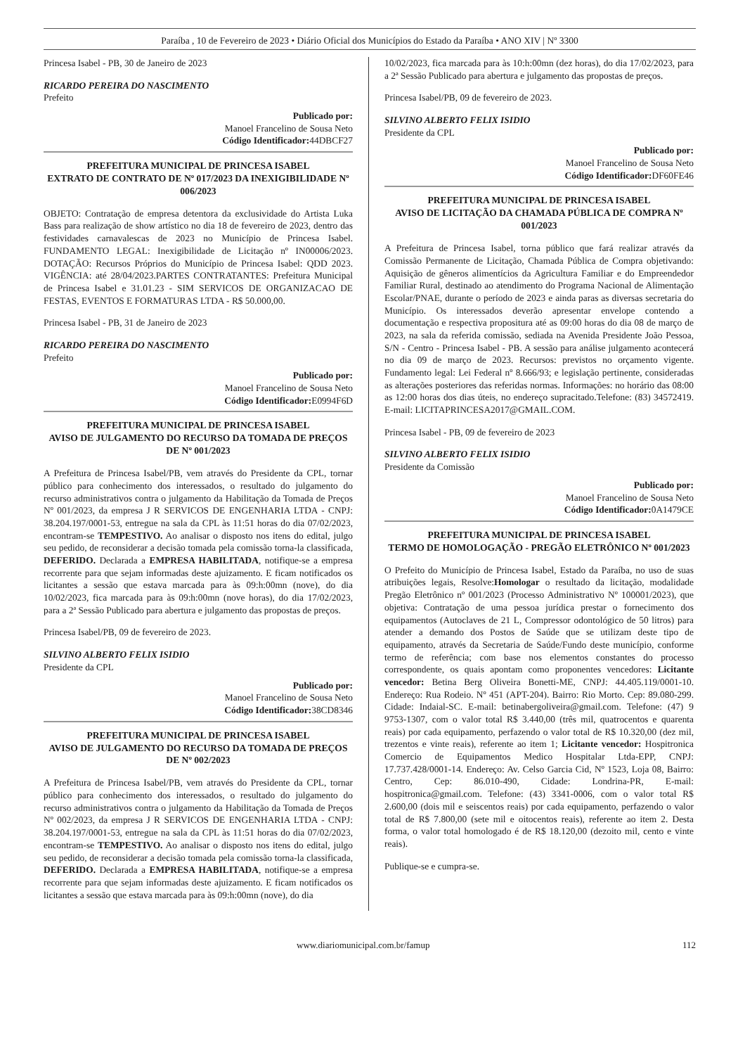Paraíba , 10 de Fevereiro de 2023 • Diário Oficial dos Municípios do Estado da Paraíba • ANO XIV | Nº 3300
Princesa Isabel - PB, 30 de Janeiro de 2023
RICARDO PEREIRA DO NASCIMENTO
Prefeito
Publicado por:
Manoel Francelino de Sousa Neto
Código Identificador: 44DBCF27
PREFEITURA MUNICIPAL DE PRINCESA ISABEL
EXTRATO DE CONTRATO DE Nº 017/2023 DA INEXIGIBILIDADE Nº 006/2023
OBJETO: Contratação de empresa detentora da exclusividade do Artista Luka Bass para realização de show artístico no dia 18 de fevereiro de 2023, dentro das festividades carnavalescas de 2023 no Município de Princesa Isabel. FUNDAMENTO LEGAL: Inexigibilidade de Licitação nº IN00006/2023. DOTAÇÃO: Recursos Próprios do Município de Princesa Isabel: QDD 2023. VIGÊNCIA: até 28/04/2023.PARTES CONTRATANTES: Prefeitura Municipal de Princesa Isabel e 31.01.23 - SIM SERVICOS DE ORGANIZACAO DE FESTAS, EVENTOS E FORMATURAS LTDA - R$ 50.000,00.
Princesa Isabel - PB, 31 de Janeiro de 2023
RICARDO PEREIRA DO NASCIMENTO
Prefeito
Publicado por:
Manoel Francelino de Sousa Neto
Código Identificador: E0994F6D
PREFEITURA MUNICIPAL DE PRINCESA ISABEL
AVISO DE JULGAMENTO DO RECURSO DA TOMADA DE PREÇOS DE Nº 001/2023
A Prefeitura de Princesa Isabel/PB, vem através do Presidente da CPL, tornar público para conhecimento dos interessados, o resultado do julgamento do recurso administrativos contra o julgamento da Habilitação da Tomada de Preços Nº 001/2023, da empresa J R SERVICOS DE ENGENHARIA LTDA - CNPJ: 38.204.197/0001-53, entregue na sala da CPL às 11:51 horas do dia 07/02/2023, encontram-se TEMPESTIVO. Ao analisar o disposto nos itens do edital, julgo seu pedido, de reconsiderar a decisão tomada pela comissão torna-la classificada, DEFERIDO. Declarada a EMPRESA HABILITADA, notifique-se a empresa recorrente para que sejam informadas deste ajuizamento. E ficam notificados os licitantes a sessão que estava marcada para às 09:h:00mn (nove), do dia 10/02/2023, fica marcada para às 09:h:00mn (nove horas), do dia 17/02/2023, para a 2ª Sessão Publicado para abertura e julgamento das propostas de preços.
Princesa Isabel/PB, 09 de fevereiro de 2023.
SILVINO ALBERTO FELIX ISIDIO
Presidente da CPL
Publicado por:
Manoel Francelino de Sousa Neto
Código Identificador: 38CD8346
PREFEITURA MUNICIPAL DE PRINCESA ISABEL
AVISO DE JULGAMENTO DO RECURSO DA TOMADA DE PREÇOS DE Nº 002/2023
A Prefeitura de Princesa Isabel/PB, vem através do Presidente da CPL, tornar público para conhecimento dos interessados, o resultado do julgamento do recurso administrativos contra o julgamento da Habilitação da Tomada de Preços Nº 002/2023, da empresa J R SERVICOS DE ENGENHARIA LTDA - CNPJ: 38.204.197/0001-53, entregue na sala da CPL às 11:51 horas do dia 07/02/2023, encontram-se TEMPESTIVO. Ao analisar o disposto nos itens do edital, julgo seu pedido, de reconsiderar a decisão tomada pela comissão torna-la classificada, DEFERIDO. Declarada a EMPRESA HABILITADA, notifique-se a empresa recorrente para que sejam informadas deste ajuizamento. E ficam notificados os licitantes a sessão que estava marcada para às 09:h:00mn (nove), do dia
10/02/2023, fica marcada para às 10:h:00mn (dez horas), do dia 17/02/2023, para a 2ª Sessão Publicado para abertura e julgamento das propostas de preços.
Princesa Isabel/PB, 09 de fevereiro de 2023.
SILVINO ALBERTO FELIX ISIDIO
Presidente da CPL
Publicado por:
Manoel Francelino de Sousa Neto
Código Identificador: DF60FE46
PREFEITURA MUNICIPAL DE PRINCESA ISABEL
AVISO DE LICITAÇÃO DA CHAMADA PÚBLICA DE COMPRA Nº 001/2023
A Prefeitura de Princesa Isabel, torna público que fará realizar através da Comissão Permanente de Licitação, Chamada Pública de Compra objetivando: Aquisição de gêneros alimentícios da Agricultura Familiar e do Empreendedor Familiar Rural, destinado ao atendimento do Programa Nacional de Alimentação Escolar/PNAE, durante o período de 2023 e ainda paras as diversas secretaria do Município. Os interessados deverão apresentar envelope contendo a documentação e respectiva propositura até as 09:00 horas do dia 08 de março de 2023, na sala da referida comissão, sediada na Avenida Presidente João Pessoa, S/N - Centro - Princesa Isabel - PB. A sessão para análise julgamento acontecerá no dia 09 de março de 2023. Recursos: previstos no orçamento vigente. Fundamento legal: Lei Federal nº 8.666/93; e legislação pertinente, consideradas as alterações posteriores das referidas normas. Informações: no horário das 08:00 as 12:00 horas dos dias úteis, no endereço supracitado.Telefone: (83) 34572419. E-mail: LICITAPRINCESA2017@GMAIL.COM.
Princesa Isabel - PB, 09 de fevereiro de 2023
SILVINO ALBERTO FELIX ISIDIO
Presidente da Comissão
Publicado por:
Manoel Francelino de Sousa Neto
Código Identificador: 0A1479CE
PREFEITURA MUNICIPAL DE PRINCESA ISABEL
TERMO DE HOMOLOGAÇÃO - PREGÃO ELETRÔNICO Nº 001/2023
O Prefeito do Município de Princesa Isabel, Estado da Paraíba, no uso de suas atribuições legais, Resolve:Homologar o resultado da licitação, modalidade Pregão Eletrônico nº 001/2023 (Processo Administrativo Nº 100001/2023), que objetiva: Contratação de uma pessoa jurídica prestar o fornecimento dos equipamentos (Autoclaves de 21 L, Compressor odontológico de 50 litros) para atender a demando dos Postos de Saúde que se utilizam deste tipo de equipamento, através da Secretaria de Saúde/Fundo deste município, conforme termo de referência; com base nos elementos constantes do processo correspondente, os quais apontam como proponentes vencedores: Licitante vencedor: Betina Berg Oliveira Bonetti-ME, CNPJ: 44.405.119/0001-10. Endereço: Rua Rodeio. Nº 451 (APT-204). Bairro: Rio Morto. Cep: 89.080-299. Cidade: Indaial-SC. E-mail: betinabergoliveira@gmail.com. Telefone: (47) 9 9753-1307, com o valor total R$ 3.440,00 (três mil, quatrocentos e quarenta reais) por cada equipamento, perfazendo o valor total de R$ 10.320,00 (dez mil, trezentos e vinte reais), referente ao item 1; Licitante vencedor: Hospitronica Comercio de Equipamentos Medico Hospitalar Ltda-EPP, CNPJ: 17.737.428/0001-14. Endereço: Av. Celso Garcia Cid, Nº 1523, Loja 08, Bairro: Centro, Cep: 86.010-490, Cidade: Londrina-PR, E-mail: hospitronica@gmail.com. Telefone: (43) 3341-0006, com o valor total R$ 2.600,00 (dois mil e seiscentos reais) por cada equipamento, perfazendo o valor total de R$ 7.800,00 (sete mil e oitocentos reais), referente ao item 2. Desta forma, o valor total homologado é de R$ 18.120,00 (dezoito mil, cento e vinte reais).
Publique-se e cumpra-se.
www.diariomunicipal.com.br/famup 112